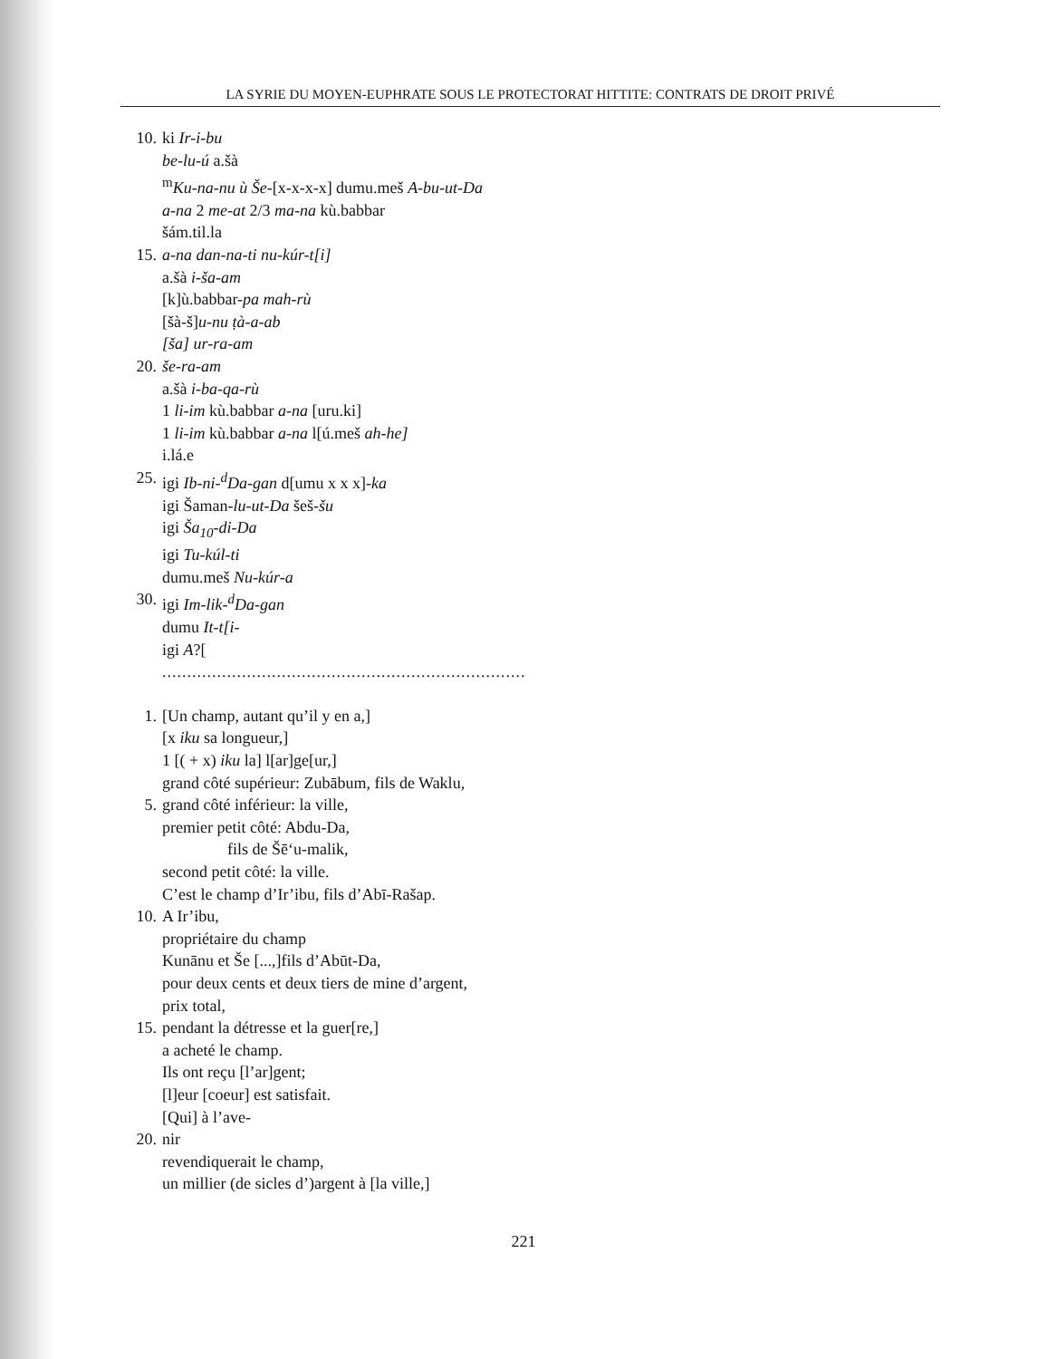LA SYRIE DU MOYEN-EUPHRATE SOUS LE PROTECTORAT HITTITE: CONTRATS DE DROIT PRIVÉ
10. ki Ir-i-bu
be-lu-ú a.šà
<sup>m</sup> Ku-na-nu ù Še-[x-x-x-x] dumu.meš A-bu-ut-Da
a-na 2 me-at 2/3 ma-na kù.babbar
šám.til.la
15. a-na dan-na-ti nu-kúr-t[i]
a.šà i-ša-am
[k]ù.babbar-pa mah-rù
[šà-š]u-nu ṭà-a-ab
[ša] ur-ra-am
20. še-ra-am
a.šà i-ba-qa-rù
1 li-im kù.babbar a-na [uru.ki]
1 li-im kù.babbar a-na l[ú.meš ah-he]
i.lá.e
25. igi Ib-ni-<sup>d</sup>Da-gan d[umu x x x]-ka
igi Šaman-lu-ut-Da šeš-šu
igi Ša<sub>10</sub>-di-Da
igi Tu-kúl-ti
dumu.meš Nu-kúr-a
30. igi Im-lik-<sup>d</sup>Da-gan
dumu It-t[i-
igi A?[
.........................................................................
1. [Un champ, autant qu’il y en a,]
[x iku sa longueur,]
1 [( + x) iku la] l[ar]ge[ur,]
grand côté supérieur: Zubābum, fils de Waklu,
5. grand côté inférieur: la ville,
premier petit côté: Abdu-Da,
fils de Šē‘u-malik,
second petit côté: la ville.
C’est le champ d’Ir’ibu, fils d’Abī-Rašap.
10. A Ir’ibu,
propriétaire du champ
Kunānu et Še [...,]fils d’Abūt-Da,
pour deux cents et deux tiers de mine d’argent,
prix total,
15. pendant la détresse et la guer[re,]
a acheté le champ.
Ils ont reçu [l’ar]gent;
[l]eur [coeur] est satisfait.
[Qui] à l’ave-
20. nir
revendiquerait le champ,
un millier (de sicles d’)argent à [la ville,]
221